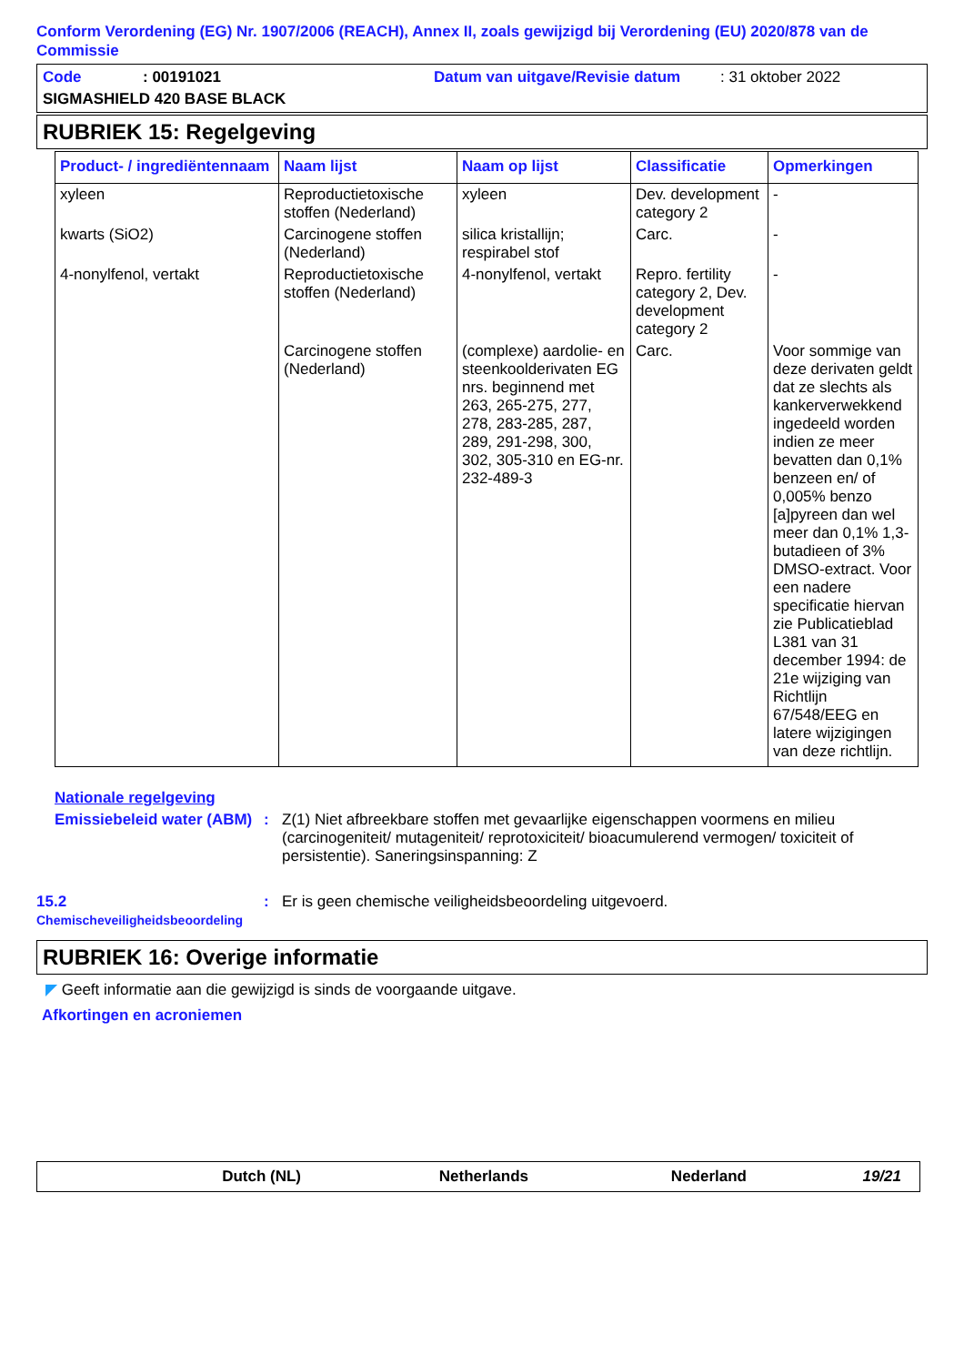Conform Verordening (EG) Nr. 1907/2006 (REACH), Annex II, zoals gewijzigd bij Verordening (EU) 2020/878 van de Commissie
Code: 00191021 Datum van uitgave/Revisie datum: 31 oktober 2022
SIGMASHIELD 420 BASE BLACK
RUBRIEK 15: Regelgeving
| Product- / ingrediëntennaam | Naam lijst | Naam op lijst | Classificatie | Opmerkingen |
| --- | --- | --- | --- | --- |
| xyleen | Reproductietoxische stoffen (Nederland) | xyleen | Dev. development category 2 | - |
| kwarts (SiO2) | Carcinogene stoffen (Nederland) | silica kristallijn; respirabel stof | Carc. | - |
| 4-nonylfenol, vertakt | Reproductietoxische stoffen (Nederland) | 4-nonylfenol, vertakt | Repro. fertility category 2, Dev. development category 2 | - |
| | Carcinogene stoffen (Nederland) | (complexe) aardolie- en steenkoolderivaten EG nrs. beginnend met 263, 265-275, 277, 278, 283-285, 287, 289, 291-298, 300, 302, 305-310 en EG-nr. 232-489-3 | Carc. | Voor sommige van deze derivaten geldt dat ze slechts als kankerverwekkend ingedeeld worden indien ze meer bevatten dan 0,1% benzeen en/ of 0,005% benzo [a]pyreen dan wel meer dan 0,1% 1,3-butadieen of 3% DMSO-extract. Voor een nadere specificatie hiervan zie Publicatieblad L381 van 31 december 1994: de 21e wijziging van Richtlijn 67/548/EEG en latere wijzigingen van deze richtlijn. |
Nationale regelgeving
Emissiebeleid water (ABM)
: Z(1) Niet afbreekbare stoffen met gevaarlijke eigenschappen voormens en milieu (carcinogeniteit/ mutageniteit/ reprotoxiciteit/ bioacumulerend vermogen/ toxiciteit of persistentie). Saneringsinspanning: Z
15.2
Chemischeveiligheidsbeoordeling
: Er is geen chemische veiligheidsbeoordeling uitgevoerd.
RUBRIEK 16: Overige informatie
◤ Geeft informatie aan die gewijzigd is sinds de voorgaande uitgave.
Afkortingen en acroniemen
Dutch (NL) Netherlands Nederland 19/21